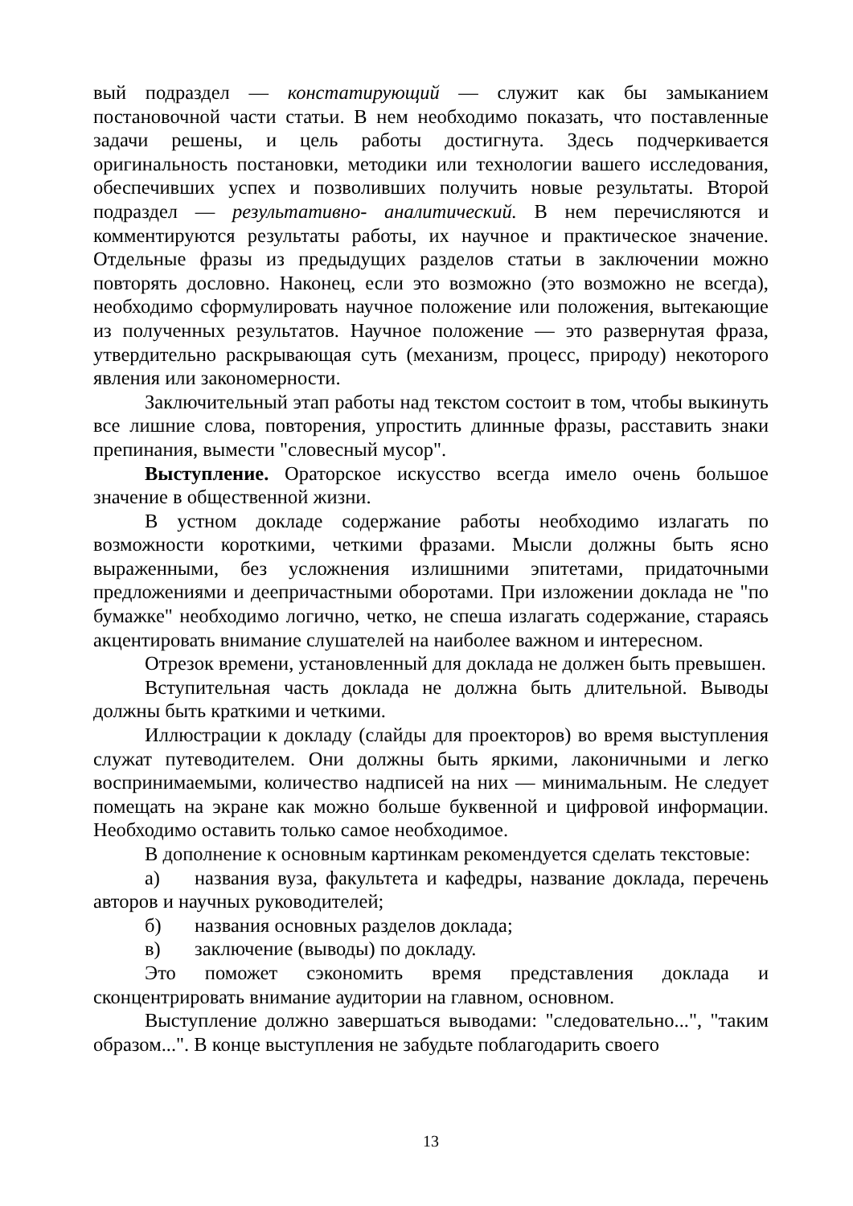вый подраздел — констатирующий — служит как бы замыканием постановочной части статьи. В нем необходимо показать, что поставленные задачи решены, и цель работы достигнута. Здесь подчеркивается оригинальность постановки, методики или технологии вашего исследования, обеспечивших успех и позволивших получить новые результаты. Второй подраздел — результативно- аналитический. В нем перечисляются и комментируются результаты работы, их научное и практическое значение. Отдельные фразы из предыдущих разделов статьи в заключении можно повторять дословно. Наконец, если это возможно (это возможно не всегда), необходимо сформулировать научное положение или положения, вытекающие из полученных результатов. Научное положение — это развернутая фраза, утвердительно раскрывающая суть (механизм, процесс, природу) некоторого явления или закономерности.
Заключительный этап работы над текстом состоит в том, чтобы выкинуть все лишние слова, повторения, упростить длинные фразы, расставить знаки препинания, вымести "словесный мусор".
Выступление. Ораторское искусство всегда имело очень большое значение в общественной жизни.
В устном докладе содержание работы необходимо излагать по возможности короткими, четкими фразами. Мысли должны быть ясно выраженными, без усложнения излишними эпитетами, придаточными предложениями и деепричастными оборотами. При изложении доклада не "по бумажке" необходимо логично, четко, не спеша излагать содержание, стараясь акцентировать внимание слушателей на наиболее важном и интересном.
Отрезок времени, установленный для доклада не должен быть превышен.
Вступительная часть доклада не должна быть длительной. Выводы должны быть краткими и четкими.
Иллюстрации к докладу (слайды для проекторов) во время выступления служат путеводителем. Они должны быть яркими, лаконичными и легко воспринимаемыми, количество надписей на них — минимальным. Не следует помещать на экране как можно больше буквенной и цифровой информации. Необходимо оставить только самое необходимое.
В дополнение к основным картинкам рекомендуется сделать текстовые:
а) названия вуза, факультета и кафедры, название доклада, перечень авторов и научных руководителей;
б) названия основных разделов доклада;
в) заключение (выводы) по докладу.
Это поможет сэкономить время представления доклада и сконцентрировать внимание аудитории на главном, основном.
Выступление должно завершаться выводами: "следовательно...", "таким образом...". В конце выступления не забудьте поблагодарить своего
13